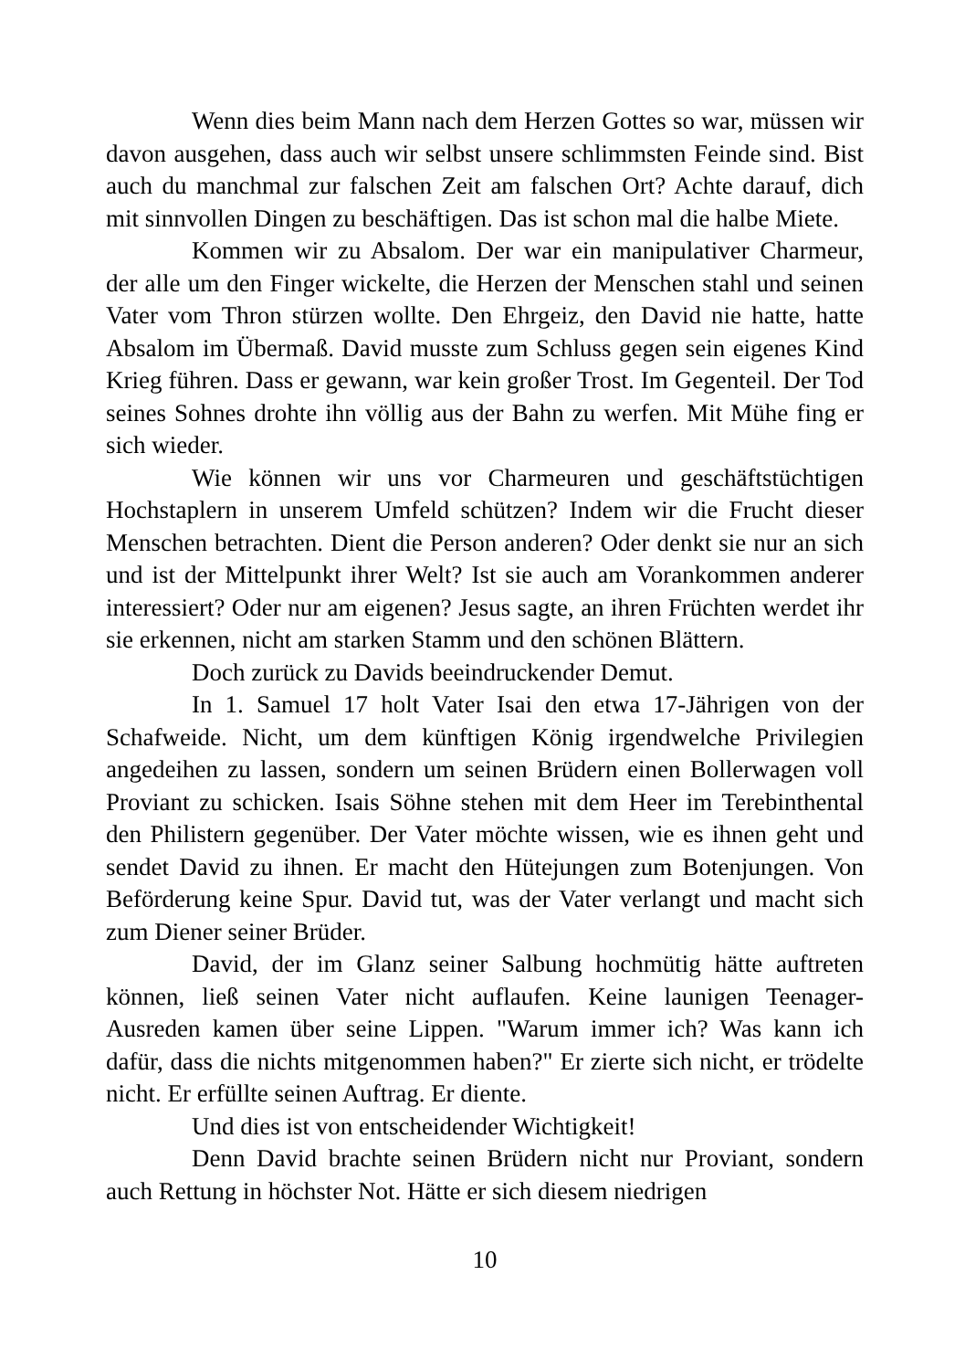Wenn dies beim Mann nach dem Herzen Gottes so war, müssen wir davon ausgehen, dass auch wir selbst unsere schlimmsten Feinde sind. Bist auch du manchmal zur falschen Zeit am falschen Ort? Achte darauf, dich mit sinnvollen Dingen zu beschäftigen. Das ist schon mal die halbe Miete.
Kommen wir zu Absalom. Der war ein manipulativer Charmeur, der alle um den Finger wickelte, die Herzen der Menschen stahl und seinen Vater vom Thron stürzen wollte. Den Ehrgeiz, den David nie hatte, hatte Absalom im Übermaß. David musste zum Schluss gegen sein eigenes Kind Krieg führen. Dass er gewann, war kein großer Trost. Im Gegenteil. Der Tod seines Sohnes drohte ihn völlig aus der Bahn zu werfen. Mit Mühe fing er sich wieder.
Wie können wir uns vor Charmeuren und geschäftstüchtigen Hochstaplern in unserem Umfeld schützen? Indem wir die Frucht dieser Menschen betrachten. Dient die Person anderen? Oder denkt sie nur an sich und ist der Mittelpunkt ihrer Welt? Ist sie auch am Vorankommen anderer interessiert? Oder nur am eigenen? Jesus sagte, an ihren Früchten werdet ihr sie erkennen, nicht am starken Stamm und den schönen Blättern.
Doch zurück zu Davids beeindruckender Demut.
In 1. Samuel 17 holt Vater Isai den etwa 17-Jährigen von der Schafweide. Nicht, um dem künftigen König irgendwelche Privilegien angedeihen zu lassen, sondern um seinen Brüdern einen Bollerwagen voll Proviant zu schicken. Isais Söhne stehen mit dem Heer im Terebinthental den Philistern gegenüber. Der Vater möchte wissen, wie es ihnen geht und sendet David zu ihnen. Er macht den Hütejungen zum Botenjungen. Von Beförderung keine Spur. David tut, was der Vater verlangt und macht sich zum Diener seiner Brüder.
David, der im Glanz seiner Salbung hochmütig hätte auftreten können, ließ seinen Vater nicht auflaufen. Keine launigen Teenager-Ausreden kamen über seine Lippen. "Warum immer ich? Was kann ich dafür, dass die nichts mitgenommen haben?" Er zierte sich nicht, er trödelte nicht. Er erfüllte seinen Auftrag. Er diente.
Und dies ist von entscheidender Wichtigkeit!
Denn David brachte seinen Brüdern nicht nur Proviant, sondern auch Rettung in höchster Not. Hätte er sich diesem niedrigen
10